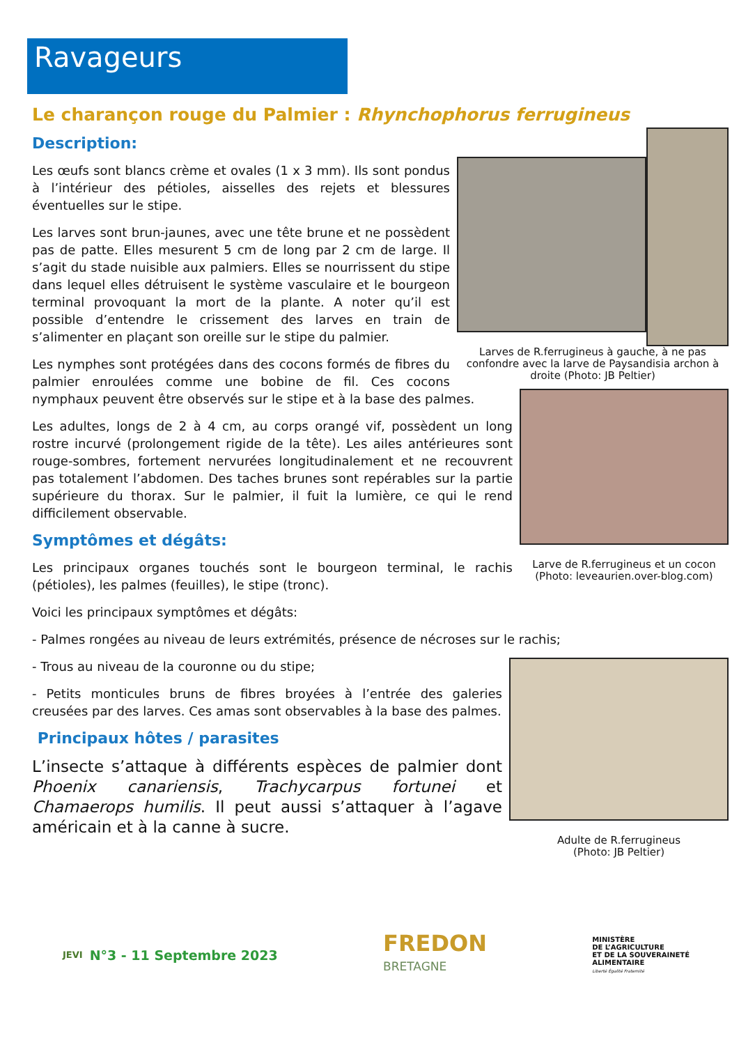Ravageurs
Le charançon rouge du Palmier : Rhynchophorus ferrugineus
Larves de R.ferrugineus à gauche, à ne pas confondre avec la larve de Paysandisia archon à droite (Photo: JB Peltier)
Description:
Les œufs sont blancs crème et ovales (1 x 3 mm). Ils sont pondus à l’intérieur des pétioles, aisselles des rejets et blessures éventuelles sur le stipe.
Les larves sont brun-jaunes, avec une tête brune et ne possèdent pas de patte. Elles mesurent 5 cm de long par 2 cm de large. Il s’agit du stade nuisible aux palmiers. Elles se nourrissent du stipe dans lequel elles détruisent le système vasculaire et le bourgeon terminal provoquant la mort de la plante. A noter qu’il est possible d’entendre le crissement des larves en train de s’alimenter en plaçant son oreille sur le stipe du palmier.
Larve de R.ferrugineus et un cocon
(Photo: leveaurien.over-blog.com)
Les nymphes sont protégées dans des cocons formés de fibres du palmier enroulées comme une bobine de fil. Ces cocons nymphaux peuvent être observés sur le stipe et à la base des palmes.
Les adultes, longs de 2 à 4 cm, au corps orangé vif, possèdent un long rostre incurvé (prolongement rigide de la tête). Les ailes antérieures sont rouge-sombres, fortement nervurées longitudinalement et ne recouvrent pas totalement l’abdomen. Des taches brunes sont repérables sur la partie supérieure du thorax. Sur le palmier, il fuit la lumière, ce qui le rend difficilement observable.
Symptômes et dégâts:
Les principaux organes touchés sont le bourgeon terminal, le rachis (pétioles), les palmes (feuilles), le stipe (tronc).
Voici les principaux symptômes et dégâts:
- Palmes rongées au niveau de leurs extrémités, présence de nécroses sur le rachis;
Adulte de R.ferrugineus
(Photo: JB Peltier)
- Trous au niveau de la couronne ou du stipe;
- Petits monticules bruns de fibres broyées à l’entrée des galeries creusées par des larves. Ces amas sont observables à la base des palmes.
Principaux hôtes / parasites
L’insecte s’attaque à différents espèces de palmier dont Phoenix canariensis, Trachycarpus fortunei et Chamaerops humilis. Il peut aussi s’attaquer à l’agave américain et à la canne à sucre.
JEVI
N°3 - 11 Septembre 2023
FREDON
BRETAGNE
MINISTÈRE
DE L’AGRICULTURE
ET DE LA SOUVERAINETÉ
ALIMENTAIRE
Liberté Égalité Fraternité